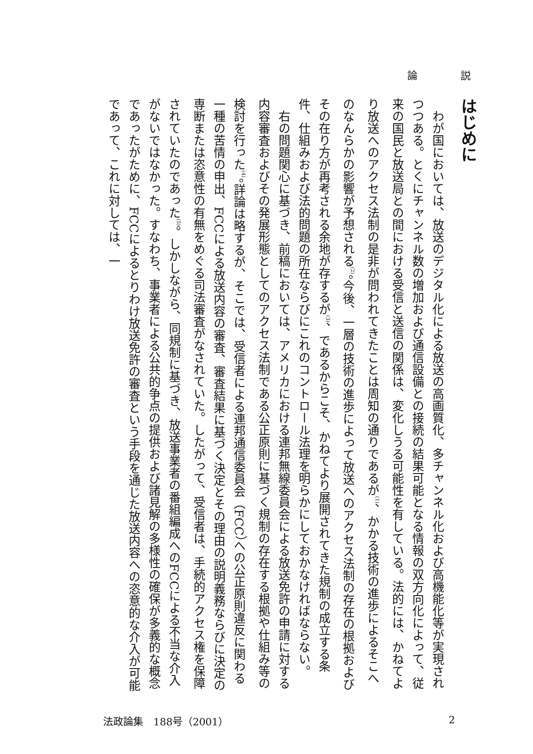論 説
はじめに
わが国においては、放送のデジタル化による放送の高画質化、多チャンネル化および高機能化等が実現されつつある。とくにチャンネル数の増加および通信設備との接続の結果可能となる情報の双方向化によって、従来の国民と放送局との間における受信と送信の関係は、変化しうる可能性を有している。法的には、かねてより放送へのアクセス法制の是非が問われてきたことは周知の通りであるが<sup>(1)</sup>、かかる技術の進歩によるそこへのなんらかの影響が予想される<sup>(2)</sup>。今後、一層の技術の進歩によって放送へのアクセス法制の存在の根拠およびその在り方が再考される余地が存するが<sup>(3)</sup>、であるからこそ、かねてより展開されてきた規制の成立する条件、仕組みおよび法的問題の所在ならびにこれのコントロール法理を明らかにしておかなければならない。
右の問題関心に基づき、前稿においては、アメリカにおける連邦無線委員会による放送免許の申請に対する内容審査およびその発展形態としてのアクセス法制である公正原則に基づく規制の存在する根拠や仕組み等の検討を行った<sup>(4)</sup>。詳論は略するが、そこでは、受信者による連邦通信委員会（FCC）への公正原則違反に関わる一種の苦情の申出、FCCによる放送内容の審査、審査結果に基づく決定とその理由の説明義務ならびに決定の専断または恣意性の有無をめぐる司法審査がなされていた。したがって、受信者は、手続的アクセス権を保障されていたのであった<sup>(5)</sup>。しかしながら、同規制に基づき、放送事業者の番組編成へのFCCによる不当な介入がないではなかった。すなわち、事業者による公共的争点の提供および諸見解の多様性の確保が多義的な概念であったがために、FCCによるとりわけ放送免許の審査という手段を通じた放送内容への恣意的な介入が可能であって、これに対しては、一
法政論集　188号（2001） 2